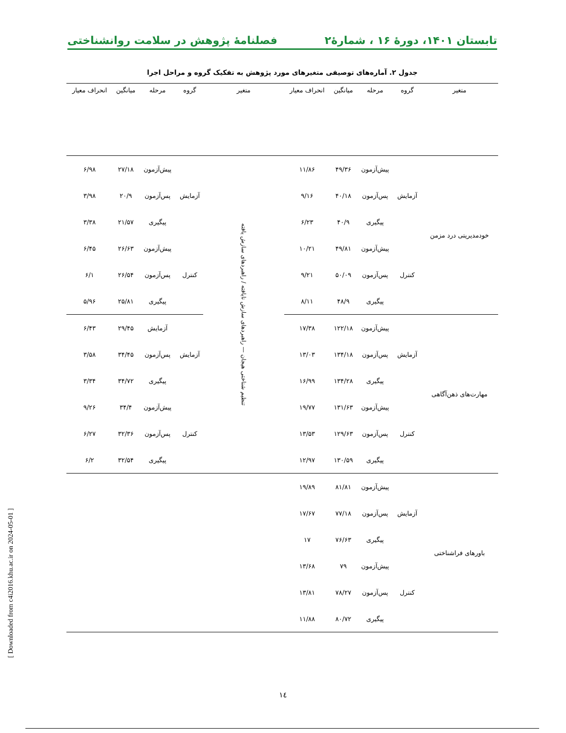تابستان ۱۴۰۱، دورۀ ۱۶ ، شمارۀ۲ فصلنامۀ پژوهش در سلامت روانشناختی
جدول ۲. آماره‌های توصیفی متغیرهای مورد پژوهش به تفکیک گروه و مراحل اجرا
| متغیر | گروه | مرحله | میانگین | انحراف معیار | متغیر | گروه | مرحله | میانگین | انحراف معیار |
| --- | --- | --- | --- | --- | --- | --- | --- | --- | --- |
| خودمدیریتی درد مزمن | آزمایش | پیش‌آزمون | ۴۹/۳۶ | ۱۱/۸۶ | تنظیم شناختی هیجان — راهبردهای سازش نایافته / راهبردهای سازش یافته | آزمایش | پیش‌آزمون | ۲۷/۱۸ | ۶/۹۸ |
| | | پس‌آزمون | ۴۰/۱۸ | ۹/۱۶ | | | پس‌آزمون | ۲۰/۹ | ۳/۹۸ |
| | | پیگیری | ۴۰/۹ | ۶/۲۳ | | | پیگیری | ۲۱/۵۷ | ۳/۳۸ |
| | کنترل | پیش‌آزمون | ۴۹/۸۱ | ۱۰/۲۱ | | کنترل | پیش‌آزمون | ۲۶/۶۳ | ۶/۴۵ |
| | | پس‌آزمون | ۵۰/۰۹ | ۹/۲۱ | | | پس‌آزمون | ۲۶/۵۴ | ۶/۱ |
| | | پیگیری | ۴۸/۹ | ۸/۱۱ | | | پیگیری | ۲۵/۸۱ | ۵/۹۶ |
| مهارت‌های ذهن‌آگاهی | آزمایش | پیش‌آزمون | ۱۲۲/۱۸ | ۱۷/۳۸ | | آزمایش | آزمایش | ۲۹/۴۵ | ۶/۴۳ |
| | | پس‌آزمون | ۱۳۴/۱۸ | ۱۳/۰۳ | | | پس‌آزمون | ۳۴/۴۵ | ۳/۵۸ |
| | | پیگیری | ۱۳۴/۲۸ | ۱۶/۹۹ | | | پیگیری | ۳۴/۷۲ | ۳/۳۴ |
| | کنترل | پیش‌آزمون | ۱۳۱/۶۳ | ۱۹/۷۷ | | کنترل | پیش‌آزمون | ۳۴/۴ | ۹/۲۶ |
| | | پس‌آزمون | ۱۲۹/۶۳ | ۱۳/۵۳ | | | پس‌آزمون | ۳۲/۳۶ | ۶/۲۷ |
| | | پیگیری | ۱۳۰/۵۹ | ۱۲/۹۷ | | | پیگیری | ۳۲/۵۴ | ۶/۲ |
| باورهای فراشناختی | آزمایش | پیش‌آزمون | ۸۱/۸۱ | ۱۹/۸۹ | | | | | |
| | | پس‌آزمون | ۷۷/۱۸ | ۱۷/۶۷ | | | | | |
| | | پیگیری | ۷۶/۶۳ | ۱۷ | | | | | |
| | کنترل | پیش‌آزمون | ۷۹ | ۱۳/۶۸ | | | | | |
| | | پس‌آزمون | ۷۸/۲۷ | ۱۳/۸۱ | | | | | |
| | | پیگیری | ۸۰/۷۲ | ۱۱/۸۸ | | | | | |
[ Downloaded from c4i2016.khu.ac.ir on 2024-05-01 ]
١٤